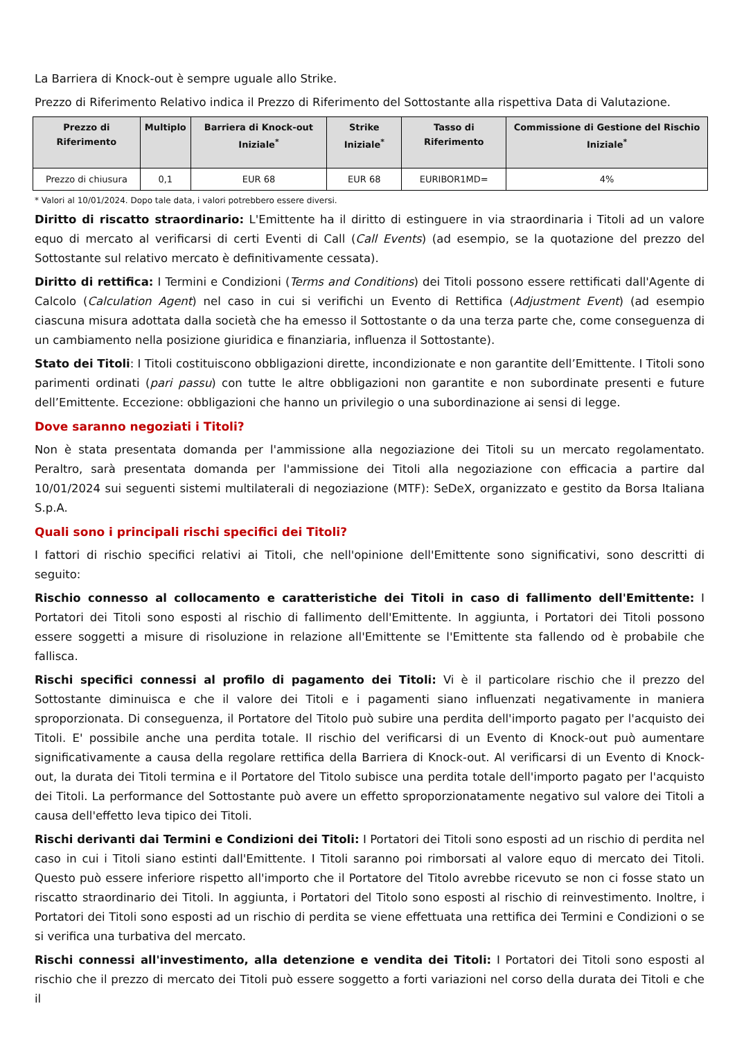La Barriera di Knock-out è sempre uguale allo Strike.
Prezzo di Riferimento Relativo indica il Prezzo di Riferimento del Sottostante alla rispettiva Data di Valutazione.
| Prezzo di Riferimento | Multiplo | Barriera di Knock-out Iniziale<sup>*</sup> | Strike Iniziale<sup>*</sup> | Tasso di Riferimento | Commissione di Gestione del Rischio Iniziale<sup>*</sup> |
| --- | --- | --- | --- | --- | --- |
| Prezzo di chiusura | 0,1 | EUR 68 | EUR 68 | EURIBOR1MD= | 4% |
* Valori al 10/01/2024. Dopo tale data, i valori potrebbero essere diversi.
Diritto di riscatto straordinario: L'Emittente ha il diritto di estinguere in via straordinaria i Titoli ad un valore equo di mercato al verificarsi di certi Eventi di Call (Call Events) (ad esempio, se la quotazione del prezzo del Sottostante sul relativo mercato è definitivamente cessata).
Diritto di rettifica: I Termini e Condizioni (Terms and Conditions) dei Titoli possono essere rettificati dall'Agente di Calcolo (Calculation Agent) nel caso in cui si verifichi un Evento di Rettifica (Adjustment Event) (ad esempio ciascuna misura adottata dalla società che ha emesso il Sottostante o da una terza parte che, come conseguenza di un cambiamento nella posizione giuridica e finanziaria, influenza il Sottostante).
Stato dei Titoli: I Titoli costituiscono obbligazioni dirette, incondizionate e non garantite dell’Emittente. I Titoli sono parimenti ordinati (pari passu) con tutte le altre obbligazioni non garantite e non subordinate presenti e future dell’Emittente. Eccezione: obbligazioni che hanno un privilegio o una subordinazione ai sensi di legge.
Dove saranno negoziati i Titoli?
Non è stata presentata domanda per l'ammissione alla negoziazione dei Titoli su un mercato regolamentato. Peraltro, sarà presentata domanda per l'ammissione dei Titoli alla negoziazione con efficacia a partire dal 10/01/2024 sui seguenti sistemi multilaterali di negoziazione (MTF): SeDeX, organizzato e gestito da Borsa Italiana S.p.A.
Quali sono i principali rischi specifici dei Titoli?
I fattori di rischio specifici relativi ai Titoli, che nell'opinione dell'Emittente sono significativi, sono descritti di seguito:
Rischio connesso al collocamento e caratteristiche dei Titoli in caso di fallimento dell'Emittente: I Portatori dei Titoli sono esposti al rischio di fallimento dell'Emittente. In aggiunta, i Portatori dei Titoli possono essere soggetti a misure di risoluzione in relazione all'Emittente se l'Emittente sta fallendo od è probabile che fallisca.
Rischi specifici connessi al profilo di pagamento dei Titoli: Vi è il particolare rischio che il prezzo del Sottostante diminuisca e che il valore dei Titoli e i pagamenti siano influenzati negativamente in maniera sproporzionata. Di conseguenza, il Portatore del Titolo può subire una perdita dell'importo pagato per l'acquisto dei Titoli. E' possibile anche una perdita totale. Il rischio del verificarsi di un Evento di Knock-out può aumentare significativamente a causa della regolare rettifica della Barriera di Knock-out. Al verificarsi di un Evento di Knock-out, la durata dei Titoli termina e il Portatore del Titolo subisce una perdita totale dell'importo pagato per l'acquisto dei Titoli. La performance del Sottostante può avere un effetto sproporzionatamente negativo sul valore dei Titoli a causa dell'effetto leva tipico dei Titoli.
Rischi derivanti dai Termini e Condizioni dei Titoli: I Portatori dei Titoli sono esposti ad un rischio di perdita nel caso in cui i Titoli siano estinti dall'Emittente. I Titoli saranno poi rimborsati al valore equo di mercato dei Titoli. Questo può essere inferiore rispetto all'importo che il Portatore del Titolo avrebbe ricevuto se non ci fosse stato un riscatto straordinario dei Titoli. In aggiunta, i Portatori del Titolo sono esposti al rischio di reinvestimento. Inoltre, i Portatori dei Titoli sono esposti ad un rischio di perdita se viene effettuata una rettifica dei Termini e Condizioni o se si verifica una turbativa del mercato.
Rischi connessi all'investimento, alla detenzione e vendita dei Titoli: I Portatori dei Titoli sono esposti al rischio che il prezzo di mercato dei Titoli può essere soggetto a forti variazioni nel corso della durata dei Titoli e che il